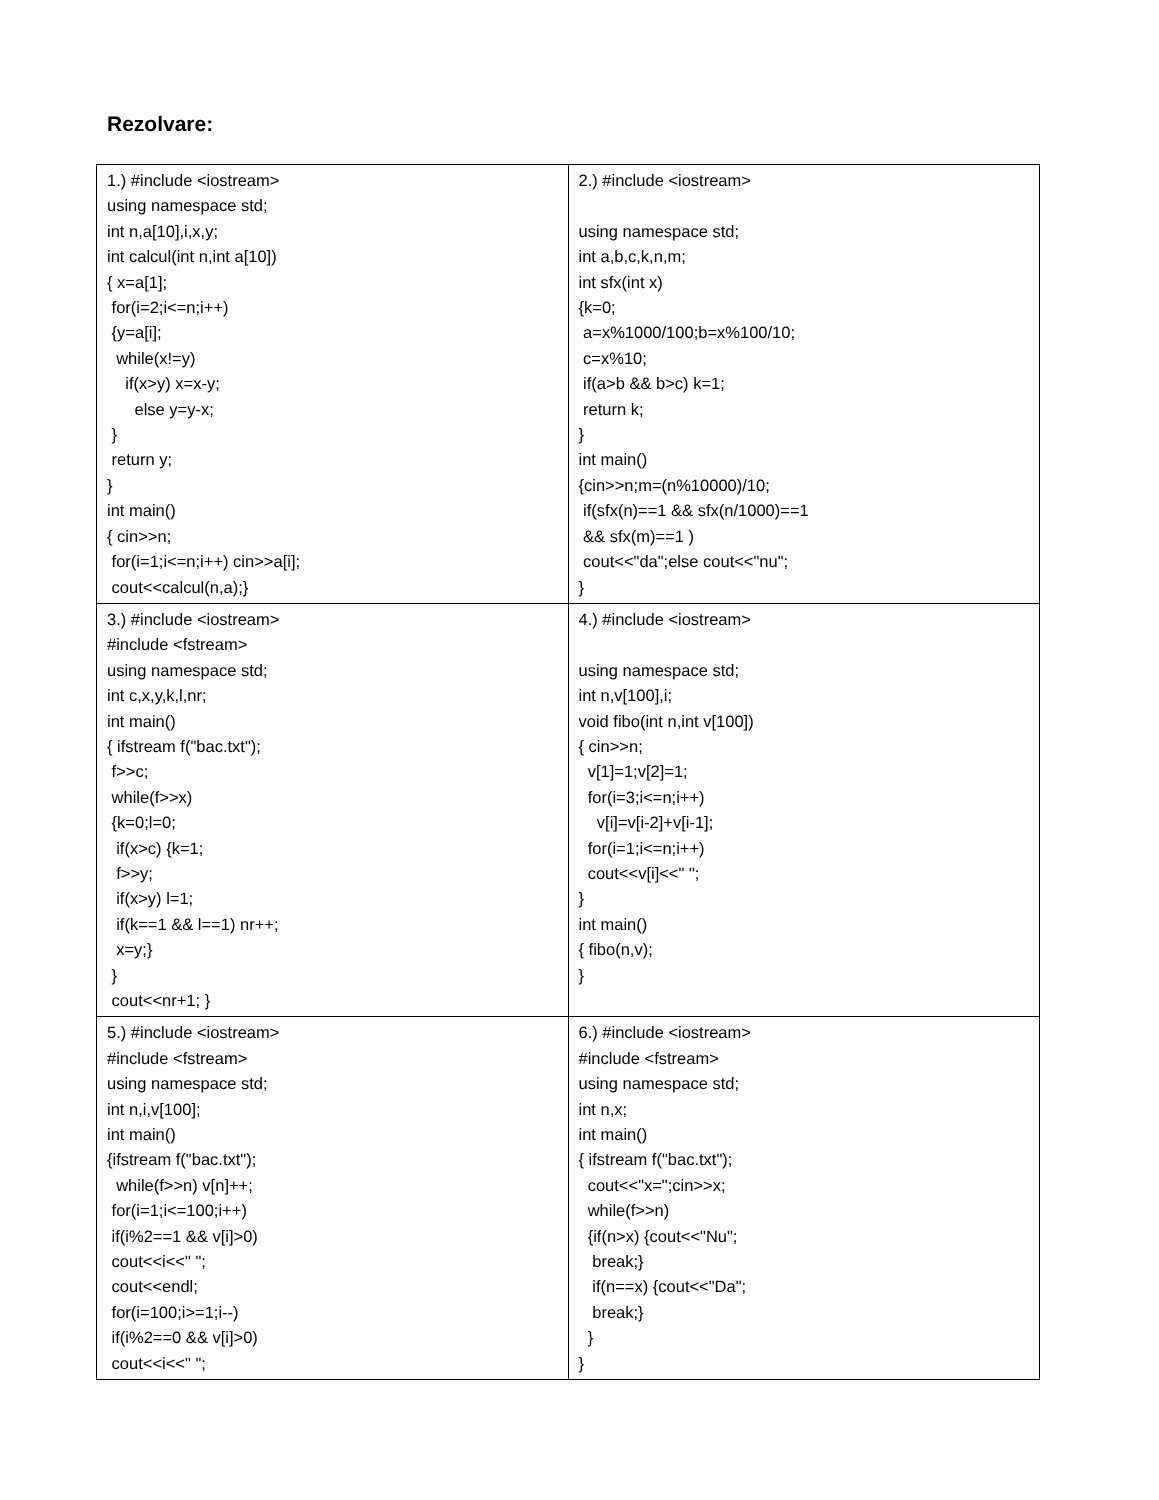Rezolvare:
| 1.) #include <iostream> using namespace std; int n,a[10],i,x,y; int calcul(int n,int a[10]) { x=a[1]; for(i=2;i<=n;i++) {y=a[i]; while(x!=y) if(x>y) x=x-y; else y=y-x; } return y; } int main() { cin>>n; for(i=1;i<=n;i++) cin>>a[i]; cout<<calcul(n,a);} | 2.) #include <iostream> using namespace std; int a,b,c,k,n,m; int sfx(int x) {k=0; a=x%1000/100;b=x%100/10; c=x%10; if(a>b && b>c) k=1; return k; } int main() {cin>>n;m=(n%10000)/10; if(sfx(n)==1 && sfx(n/1000)==1 && sfx(m)==1 ) cout<<"da";else cout<<"nu"; } |
| 3.) #include <iostream> #include <fstream> using namespace std; int c,x,y,k,l,nr; int main() { ifstream f("bac.txt"); f>>c; while(f>>x) {k=0;l=0; if(x>c) {k=1; f>>y; if(x>y) l=1; if(k==1 && l==1) nr++; x=y;} } cout<<nr+1; } | 4.) #include <iostream> using namespace std; int n,v[100],i; void fibo(int n,int v[100]) { cin>>n; v[1]=1;v[2]=1; for(i=3;i<=n;i++) v[i]=v[i-2]+v[i-1]; for(i=1;i<=n;i++) cout<<v[i]<<" "; } int main() { fibo(n,v); } |
| 5.) #include <iostream> #include <fstream> using namespace std; int n,i,v[100]; int main() {ifstream f("bac.txt"); while(f>>n) v[n]++; for(i=1;i<=100;i++) if(i%2==1 && v[i]>0) cout<<i<<" "; cout<<endl; for(i=100;i>=1;i--) if(i%2==0 && v[i]>0) cout<<i<<" "; | 6.) #include <iostream> #include <fstream> using namespace std; int n,x; int main() { ifstream f("bac.txt"); cout<<"x=";cin>>x; while(f>>n) {if(n>x) {cout<<"Nu"; break;} if(n==x) {cout<<"Da"; break;} } } |